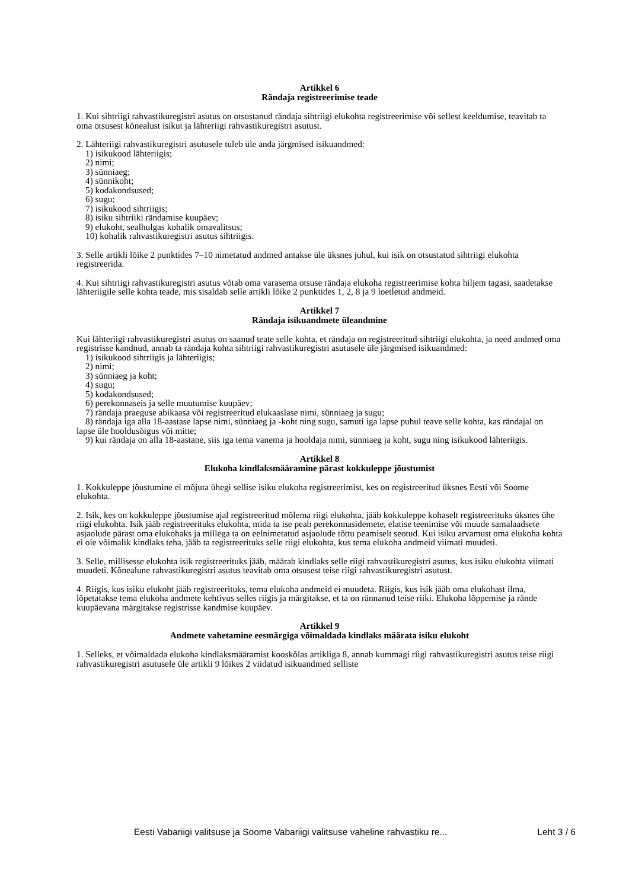Artikkel 6
Rändaja registreerimise teade
1. Kui sihtriigi rahvastikuregistri asutus on otsustanud rändaja sihtriigi elukohta registreerimise või sellest keeldumise, teavitab ta oma otsusest kõnealust isikut ja lähteriigi rahvastikuregistri asutust.
2. Lähteriigi rahvastikuregistri asutusele tuleb üle anda järgmised isikuandmed:
1) isikukood lähteriigis;
2) nimi;
3) sünniaeg;
4) sünnikoht;
5) kodakondsused;
6) sugu;
7) isikukood sihtriigis;
8) isiku sihtriiki rändamise kuupäev;
9) elukoht, sealhulgas kohalik omavalitsus;
10) kohalik rahvastikuregistri asutus sihtriigis.
3. Selle artikli lõike 2 punktides 7–10 nimetatud andmed antakse üle üksnes juhul, kui isik on otsustatud sihtriigi elukohta registreerida.
4. Kui sihtriigi rahvastikuregistri asutus võtab oma varasema otsuse rändaja elukoha registreerimise kohta hiljem tagasi, saadetakse lähteriigile selle kohta teade, mis sisaldab selle artikli lõike 2 punktides 1, 2, 8 ja 9 loetletud andmeid.
Artikkel 7
Rändaja isikuandmete üleandmine
Kui lähteriigi rahvastikuregistri asutus on saanud teate selle kohta, et rändaja on registreeritud sihtriigi elukohta, ja need andmed oma registrisse kandnud, annab ta rändaja kohta sihtriigi rahvastikuregistri asutusele üle järgmised isikuandmed:
1) isikukood sihtriigis ja lähteriigis;
2) nimi;
3) sünniaeg ja koht;
4) sugu;
5) kodakondsused;
6) perekonnaseis ja selle muutumise kuupäev;
7) rändaja praeguse abikaasa või registreeritud elukaaslase nimi, sünniaeg ja sugu;
8) rändaja iga alla 18-aastase lapse nimi, sünniaeg ja -koht ning sugu, samuti iga lapse puhul teave selle kohta, kas rändajal on lapse üle hooldusõigus või mitte;
9) kui rändaja on alla 18-aastane, siis iga tema vanema ja hooldaja nimi, sünniaeg ja koht, sugu ning isikukood lähteriigis.
Artikkel 8
Elukoha kindlaksmääramine pärast kokkuleppe jõustumist
1. Kokkuleppe jõustumine ei mõjuta ühegi sellise isiku elukoha registreerimist, kes on registreeritud üksnes Eesti või Soome elukohta.
2. Isik, kes on kokkuleppe jõustumise ajal registreeritud mõlema riigi elukohta, jääb kokkuleppe kohaselt registreerituks üksnes ühe riigi elukohta. Isik jääb registreerituks elukohta, mida ta ise peab perekonnasidemete, elatise teenimise või muude samalaadsete asjaolude pärast oma elukohaks ja millega ta on eelnimetatud asjaolude tõttu peamiselt seotud. Kui isiku arvamust oma elukoha kohta ei ole võimalik kindlaks teha, jääb ta registreerituks selle riigi elukohta, kus tema elukoha andmeid viimati muudeti.
3. Selle, millisesse elukohta isik registreerituks jääb, määrab kindlaks selle riigi rahvastikuregistri asutus, kus isiku elukohta viimati muudeti. Kõnealune rahvastikuregistri asutus teavitab oma otsusest teise riigi rahvastikuregistri asutust.
4. Riigis, kus isiku elukoht jääb registreerituks, tema elukoha andmeid ei muudeta. Riigis, kus isik jääb oma elukohast ilma, lõpetatakse tema elukoha andmete kehtivus selles riigis ja märgitakse, et ta on rännanud teise riiki. Elukoha lõppemise ja rände kuupäevana märgitakse registrisse kandmise kuupäev.
Artikkel 9
Andmete vahetamine eesmärgiga võimaldada kindlaks määrata isiku elukoht
1. Selleks, et võimaldada elukoha kindlaksmääramist kooskõlas artikliga 8, annab kummagi riigi rahvastikuregistri asutus teise riigi rahvastikuregistri asutusele üle artikli 9 lõikes 2 viidatud isikuandmed selliste
Eesti Vabariigi valitsuse ja Soome Vabariigi valitsuse vaheline rahvastiku re... Leht 3 / 6